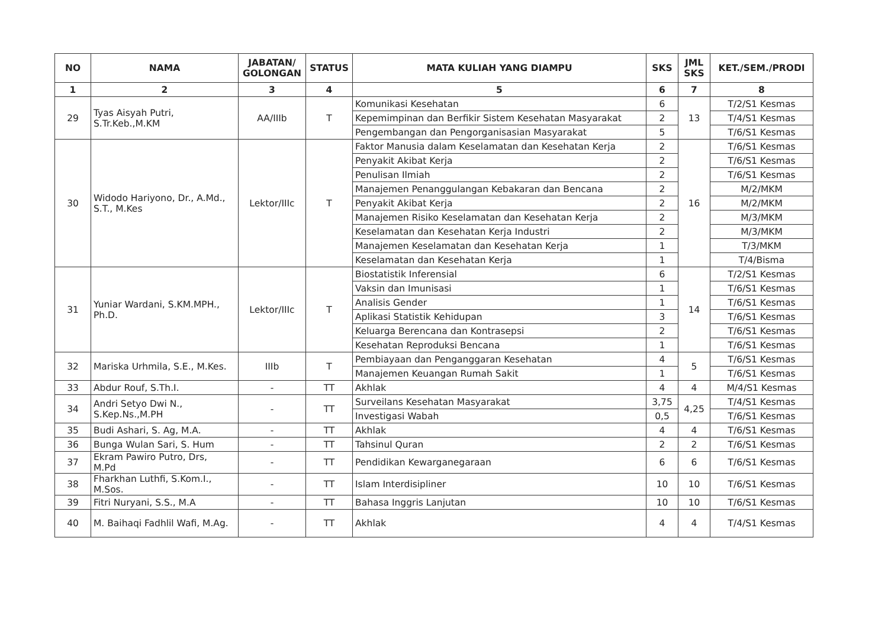| NO | NAMA | JABATAN/ GOLONGAN | STATUS | MATA KULIAH YANG DIAMPU | SKS | JML SKS | KET./SEM./PRODI |
| --- | --- | --- | --- | --- | --- | --- | --- |
| 1 | 2 | 3 | 4 | 5 | 6 | 7 | 8 |
| 29 | Tyas Aisyah Putri, S.Tr.Keb.,M.KM | AA/IIIb | T | Komunikasi Kesehatan | 6 | 13 | T/2/S1 Kesmas |
| | | | | Kepemimpinan dan Berfikir Sistem Kesehatan Masyarakat | 2 | | T/4/S1 Kesmas |
| | | | | Pengembangan dan Pengorganisasian Masyarakat | 5 | | T/6/S1 Kesmas |
| 30 | Widodo Hariyono, Dr., A.Md., S.T., M.Kes | Lektor/IIIc | T | Faktor Manusia dalam Keselamatan dan Kesehatan Kerja | 2 | 16 | T/6/S1 Kesmas |
| | | | | Penyakit Akibat Kerja | 2 | | T/6/S1 Kesmas |
| | | | | Penulisan Ilmiah | 2 | | T/6/S1 Kesmas |
| | | | | Manajemen Penanggulangan Kebakaran dan Bencana | 2 | | M/2/MKM |
| | | | | Penyakit Akibat Kerja | 2 | | M/2/MKM |
| | | | | Manajemen Risiko Keselamatan dan Kesehatan Kerja | 2 | | M/3/MKM |
| | | | | Keselamatan dan Kesehatan Kerja Industri | 2 | | M/3/MKM |
| | | | | Manajemen Keselamatan dan Kesehatan Kerja | 1 | | T/3/MKM |
| | | | | Keselamatan dan Kesehatan Kerja | 1 | | T/4/Bisma |
| 31 | Yuniar Wardani, S.KM.MPH., Ph.D. | Lektor/IIIc | T | Biostatistik Inferensial | 6 | 14 | T/2/S1 Kesmas |
| | | | | Vaksin dan Imunisasi | 1 | | T/6/S1 Kesmas |
| | | | | Analisis Gender | 1 | | T/6/S1 Kesmas |
| | | | | Aplikasi Statistik Kehidupan | 3 | | T/6/S1 Kesmas |
| | | | | Keluarga Berencana dan Kontrasepsi | 2 | | T/6/S1 Kesmas |
| | | | | Kesehatan Reproduksi Bencana | 1 | | T/6/S1 Kesmas |
| 32 | Mariska Urhmila, S.E., M.Kes. | IIIb | T | Pembiayaan dan Penganggaran Kesehatan | 4 | 5 | T/6/S1 Kesmas |
| | | | | Manajemen Keuangan Rumah Sakit | 1 | | T/6/S1 Kesmas |
| 33 | Abdur Rouf, S.Th.I. | - | TT | Akhlak | 4 | 4 | M/4/S1 Kesmas |
| 34 | Andri Setyo Dwi N., S.Kep.Ns.,M.PH | - | TT | Surveilans Kesehatan Masyarakat | 3,75 | 4,25 | T/4/S1 Kesmas |
| | | | | Investigasi Wabah | 0,5 | | T/6/S1 Kesmas |
| 35 | Budi Ashari, S. Ag, M.A. | - | TT | Akhlak | 4 | 4 | T/6/S1 Kesmas |
| 36 | Bunga Wulan Sari, S. Hum | - | TT | Tahsinul Quran | 2 | 2 | T/6/S1 Kesmas |
| 37 | Ekram Pawiro Putro, Drs, M.Pd | - | TT | Pendidikan Kewarganegaraan | 6 | 6 | T/6/S1 Kesmas |
| 38 | Fharkhan Luthfi, S.Kom.I., M.Sos. | - | TT | Islam Interdisipliner | 10 | 10 | T/6/S1 Kesmas |
| 39 | Fitri Nuryani, S.S., M.A | - | TT | Bahasa Inggris Lanjutan | 10 | 10 | T/6/S1 Kesmas |
| 40 | M. Baihaqi Fadhlil Wafi, M.Ag. | - | TT | Akhlak | 4 | 4 | T/4/S1 Kesmas |